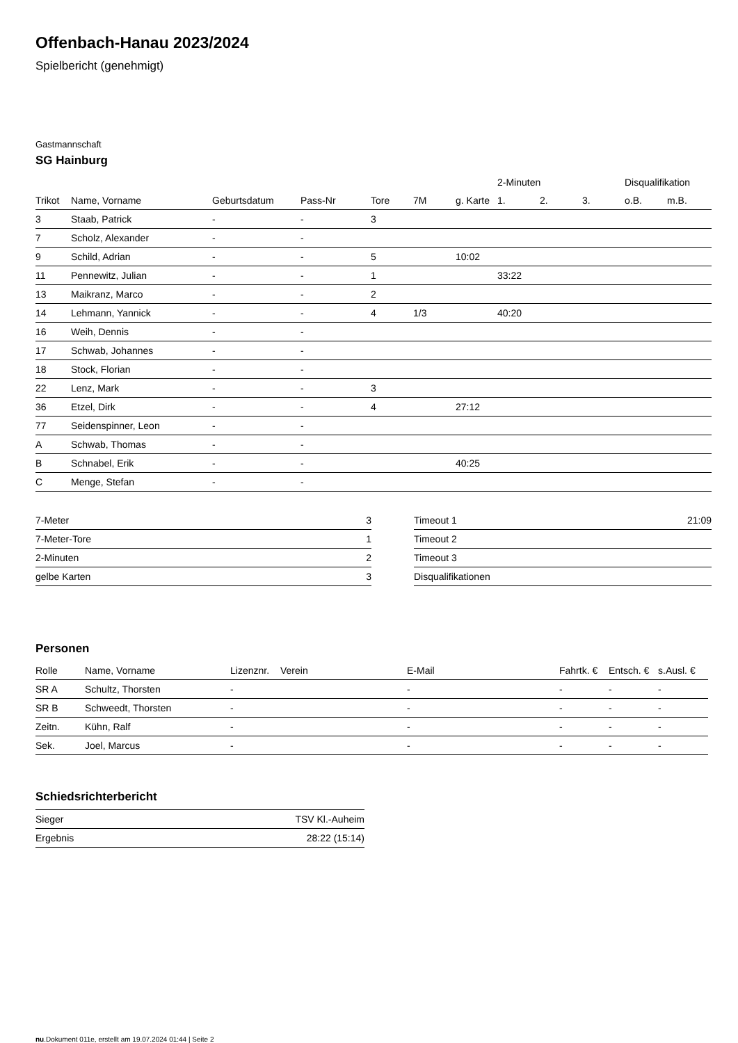Offenbach-Hanau 2023/2024
Spielbericht (genehmigt)
Gastmannschaft
SG Hainburg
| | | | | | | | 2-Minuten | | | Disqualifikation | |
| --- | --- | --- | --- | --- | --- | --- | --- | --- | --- | --- | --- |
| Trikot | Name, Vorname | Geburtsdatum | Pass-Nr | Tore | 7M | g. Karte | 1. | 2. | 3. | o.B. | m.B. |
| 3 | Staab, Patrick | - | - | 3 | | | | | | | |
| 7 | Scholz, Alexander | - | - | | | | | | | | |
| 9 | Schild, Adrian | - | - | 5 | | 10:02 | | | | | |
| 11 | Pennewitz, Julian | - | - | 1 | | | 33:22 | | | | |
| 13 | Maikranz, Marco | - | - | 2 | | | | | | | |
| 14 | Lehmann, Yannick | - | - | 4 | 1/3 | | 40:20 | | | | |
| 16 | Weih, Dennis | - | - | | | | | | | | |
| 17 | Schwab, Johannes | - | - | | | | | | | | |
| 18 | Stock, Florian | - | - | | | | | | | | |
| 22 | Lenz, Mark | - | - | 3 | | | | | | | |
| 36 | Etzel, Dirk | - | - | 4 | | 27:12 | | | | | |
| 77 | Seidenspinner, Leon | - | - | | | | | | | | |
| A | Schwab, Thomas | - | - | | | | | | | | |
| B | Schnabel, Erik | - | - | | | 40:25 | | | | | |
| C | Menge, Stefan | - | - | | | | | | | | |
| 7-Meter | 3 |
| 7-Meter-Tore | 1 |
| 2-Minuten | 2 |
| gelbe Karten | 3 |
| Timeout 1 | 21:09 |
| Timeout 2 | |
| Timeout 3 | |
| Disqualifikationen | |
Personen
| Rolle | Name, Vorname | Lizenznr. | Verein | E-Mail | Fahrtk. € | Entsch. € | s.Ausl. € |
| --- | --- | --- | --- | --- | --- | --- | --- |
| SR A | Schultz, Thorsten | - | | - | - | - | - |
| SR B | Schweedt, Thorsten | - | | - | - | - | - |
| Zeitn. | Kühn, Ralf | - | | - | - | - | - |
| Sek. | Joel, Marcus | - | | - | - | - | - |
Schiedsrichterbericht
| Sieger | TSV Kl.-Auheim |
| Ergebnis | 28:22 (15:14) |
nu.Dokument 011e, erstellt am 19.07.2024 01:44 | Seite 2